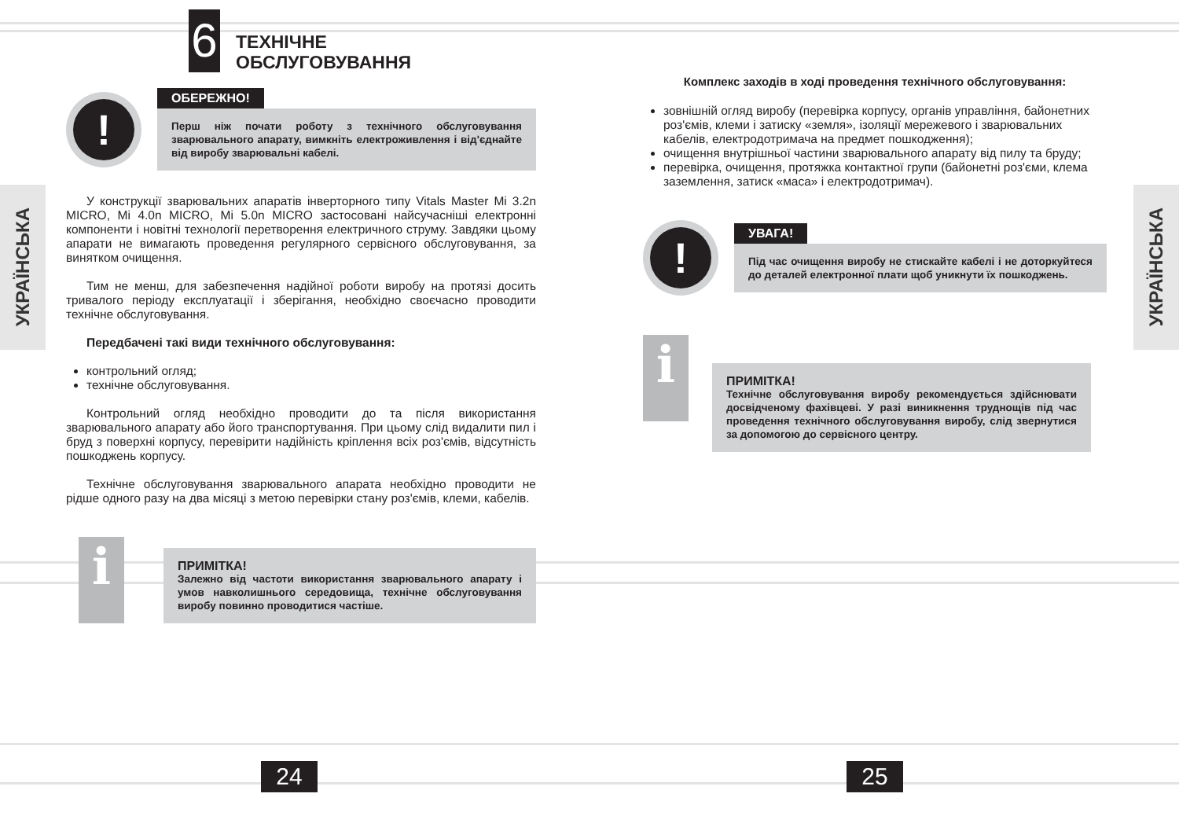УКРАЇНСЬКА
УКРАЇНСЬКА
6
ТЕХНІЧНЕ
ОБСЛУГОВУВАННЯ
!
ОБЕРЕЖНО!
Перш ніж почати роботу з технічного обслуговування зварювального апарату, вимкніть електроживлення і від'єднайте від виробу зварювальні кабелі.
У конструкції зварювальних апаратів інверторного типу Vitals Master Mi 3.2n MICRO, Mi 4.0n MICRO, Mi 5.0n MICRO застосовані найсучасніші електронні компоненти і новітні технології перетворення електричного струму. Завдяки цьому апарати не вимагають проведення регулярного сервісного обслуговування, за винятком очищення.
Тим не менш, для забезпечення надійної роботи виробу на протязі досить тривалого періоду експлуатації і зберігання, необхідно своєчасно проводити технічне обслуговування.
Передбачені такі види технічного обслуговування:
контрольний огляд;
технічне обслуговування.
Контрольний огляд необхідно проводити до та після використання зварювального апарату або його транспортування. При цьому слід видалити пил і бруд з поверхні корпусу, перевірити надійність кріплення всіх роз'ємів, відсутність пошкоджень корпусу.
Технічне обслуговування зварювального апарата необхідно проводити не рідше одного разу на два місяці з метою перевірки стану роз'ємів, клеми, кабелів.
i
ПРИМІТКА!
Залежно від частоти використання зварювального апарату і умов навколишнього середовища, технічне обслуговування виробу повинно проводитися частіше.
24
Комплекс заходів в ході проведення технічного обслуговування:
зовнішній огляд виробу (перевірка корпусу, органів управління, байонетних роз'ємів, клеми і затиску «земля», ізоляції мережевого і зварювальних кабелів, електродотримача на предмет пошкодження);
очищення внутрішньої частини зварювального апарату від пилу та бруду;
перевірка, очищення, протяжка контактної групи (байонетні роз'єми, клема заземлення, затиск «маса» і електродотримач).
!
УВАГА!
Під час очищення виробу не стискайте кабелі і не доторкуйтеся до деталей електронної плати щоб уникнути їх пошкоджень.
i
ПРИМІТКА!
Технічне обслуговування виробу рекомендується здійснювати досвідченому фахівцеві. У разі виникнення труднощів під час проведення технічного обслуговування виробу, слід звернутися за допомогою до сервісного центру.
25